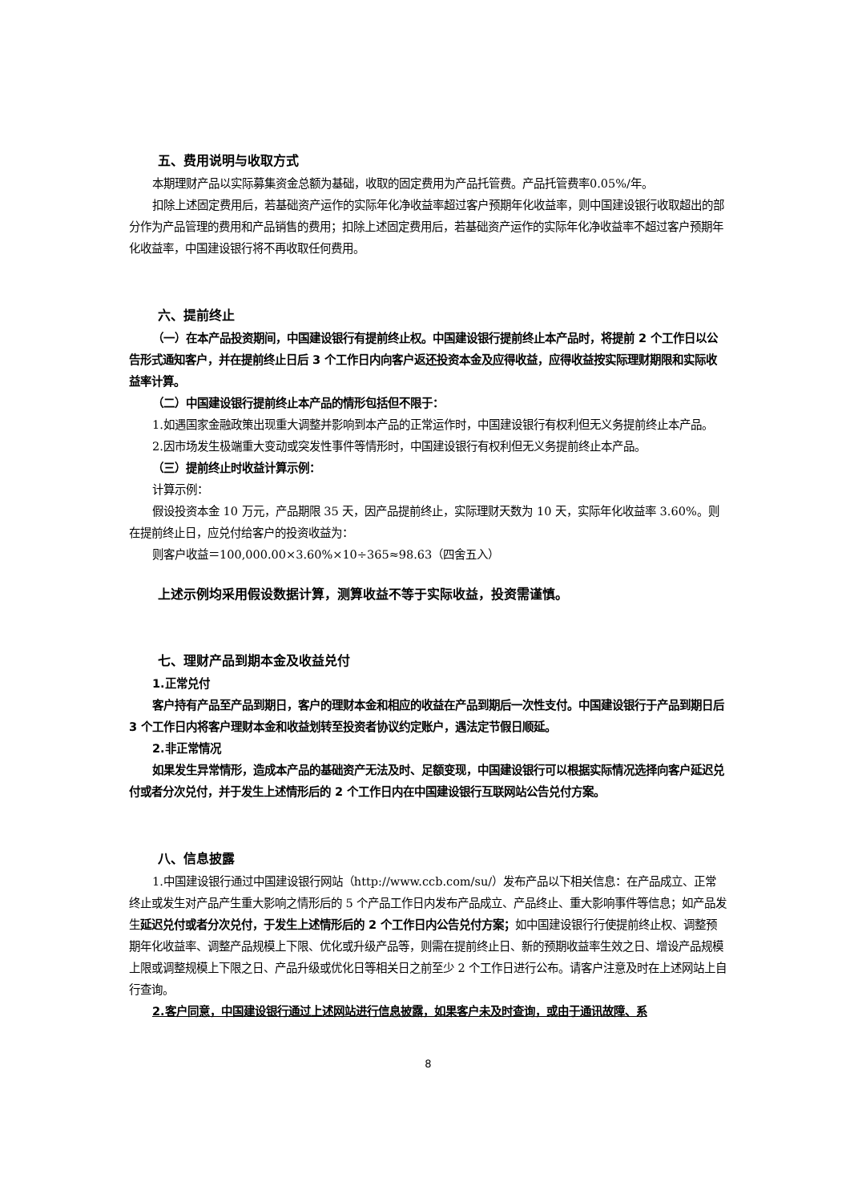五、费用说明与收取方式
本期理财产品以实际募集资金总额为基础，收取的固定费用为产品托管费。产品托管费率0.05%/年。
扣除上述固定费用后，若基础资产运作的实际年化净收益率超过客户预期年化收益率，则中国建设银行收取超出的部分作为产品管理的费用和产品销售的费用；扣除上述固定费用后，若基础资产运作的实际年化净收益率不超过客户预期年化收益率，中国建设银行将不再收取任何费用。
六、提前终止
（一）在本产品投资期间，中国建设银行有提前终止权。中国建设银行提前终止本产品时，将提前 2 个工作日以公告形式通知客户，并在提前终止日后 3 个工作日内向客户返还投资本金及应得收益，应得收益按实际理财期限和实际收益率计算。
（二）中国建设银行提前终止本产品的情形包括但不限于：
1.如遇国家金融政策出现重大调整并影响到本产品的正常运作时，中国建设银行有权利但无义务提前终止本产品。
2.因市场发生极端重大变动或突发性事件等情形时，中国建设银行有权利但无义务提前终止本产品。
（三）提前终止时收益计算示例：
计算示例：
假设投资本金 10 万元，产品期限 35 天，因产品提前终止，实际理财天数为 10 天，实际年化收益率 3.60%。则在提前终止日，应兑付给客户的投资收益为：
则客户收益＝100,000.00×3.60%×10÷365≈98.63（四舍五入）
上述示例均采用假设数据计算，测算收益不等于实际收益，投资需谨慎。
七、理财产品到期本金及收益兑付
1.正常兑付
客户持有产品至产品到期日，客户的理财本金和相应的收益在产品到期后一次性支付。中国建设银行于产品到期日后 3 个工作日内将客户理财本金和收益划转至投资者协议约定账户，遇法定节假日顺延。
2.非正常情况
如果发生异常情形，造成本产品的基础资产无法及时、足额变现，中国建设银行可以根据实际情况选择向客户延迟兑付或者分次兑付，并于发生上述情形后的 2 个工作日内在中国建设银行互联网站公告兑付方案。
八、信息披露
1.中国建设银行通过中国建设银行网站（http://www.ccb.com/su/）发布产品以下相关信息：在产品成立、正常终止或发生对产品产生重大影响之情形后的 5 个产品工作日内发布产品成立、产品终止、重大影响事件等信息；如产品发生延迟兑付或者分次兑付，于发生上述情形后的 2 个工作日内公告兑付方案；如中国建设银行行使提前终止权、调整预期年化收益率、调整产品规模上下限、优化或升级产品等，则需在提前终止日、新的预期收益率生效之日、增设产品规模上限或调整规模上下限之日、产品升级或优化日等相关日之前至少 2 个工作日进行公布。请客户注意及时在上述网站上自行查询。
2.客户同意，中国建设银行通过上述网站进行信息披露，如果客户未及时查询，或由于通讯故障、系
8